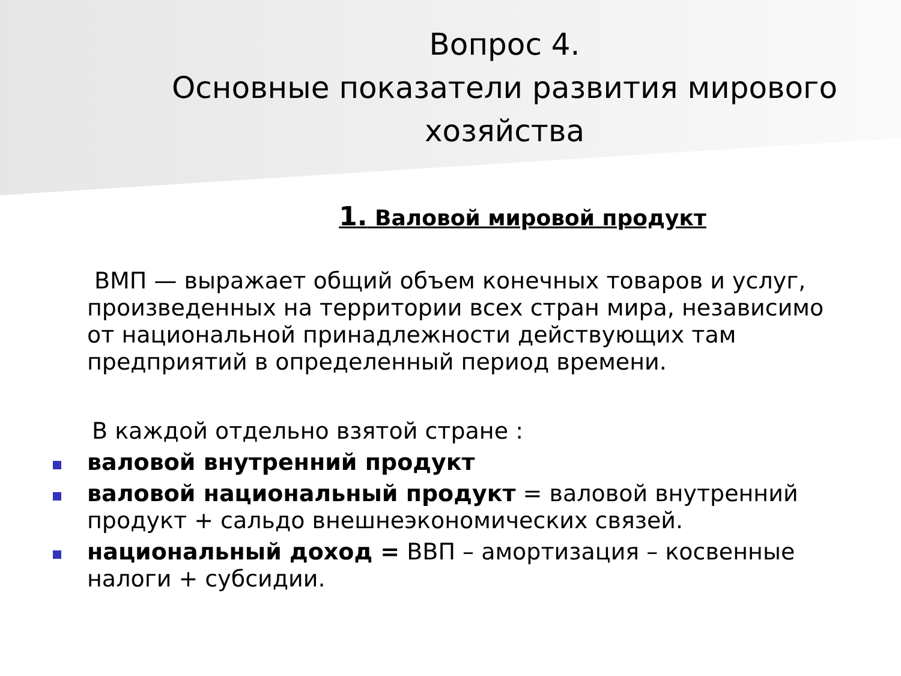Вопрос 4.
Основные показатели развития мирового хозяйства
1. Валовой мировой продукт
ВМП — выражает общий объем конечных товаров и услуг, произведенных на территории всех стран мира, независимо от национальной принадлежности действующих там предприятий в определенный период времени.
В каждой отдельно взятой стране :
валовой внутренний продукт
валовой национальный продукт = валовой внутренний продукт + сальдо внешнеэкономических связей.
национальный доход = ВВП – амортизация – косвенные налоги + субсидии.